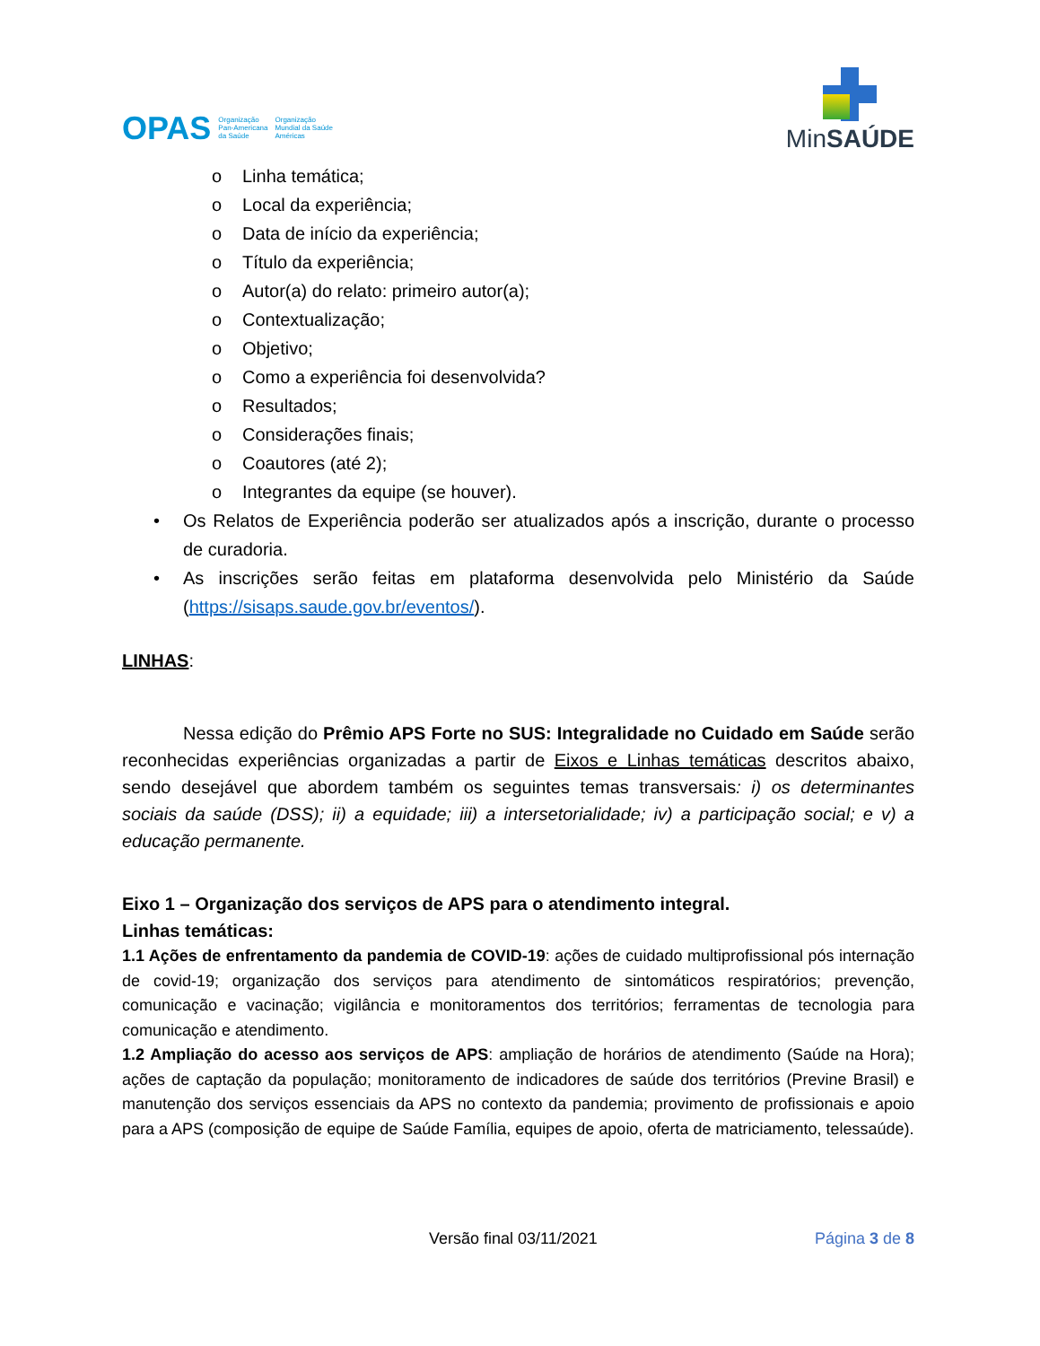OPAS Organização
Pan-Americana
da Saúde Organização
Mundial da Saúde
Américas
MinSAÚDE
o Linha temática;
o Local da experiência;
o Data de início da experiência;
o Título da experiência;
o Autor(a) do relato: primeiro autor(a);
o Contextualização;
o Objetivo;
o Como a experiência foi desenvolvida?
o Resultados;
o Considerações finais;
o Coautores (até 2);
o Integrantes da equipe (se houver).
• Os Relatos de Experiência poderão ser atualizados após a inscrição, durante o processo de curadoria.
• As inscrições serão feitas em plataforma desenvolvida pelo Ministério da Saúde (https://sisaps.saude.gov.br/eventos/).
LINHAS:
Nessa edição do Prêmio APS Forte no SUS: Integralidade no Cuidado em Saúde serão reconhecidas experiências organizadas a partir de Eixos e Linhas temáticas descritos abaixo, sendo desejável que abordem também os seguintes temas transversais: i) os determinantes sociais da saúde (DSS); ii) a equidade; iii) a intersetorialidade; iv) a participação social; e v) a educação permanente.
Eixo 1 – Organização dos serviços de APS para o atendimento integral.
Linhas temáticas:
1.1 Ações de enfrentamento da pandemia de COVID-19: ações de cuidado multiprofissional pós internação de covid-19; organização dos serviços para atendimento de sintomáticos respiratórios; prevenção, comunicação e vacinação; vigilância e monitoramentos dos territórios; ferramentas de tecnologia para comunicação e atendimento.
1.2 Ampliação do acesso aos serviços de APS: ampliação de horários de atendimento (Saúde na Hora); ações de captação da população; monitoramento de indicadores de saúde dos territórios (Previne Brasil) e manutenção dos serviços essenciais da APS no contexto da pandemia; provimento de profissionais e apoio para a APS (composição de equipe de Saúde Família, equipes de apoio, oferta de matriciamento, telessaúde).
Versão final 03/11/2021 Página 3 de 8